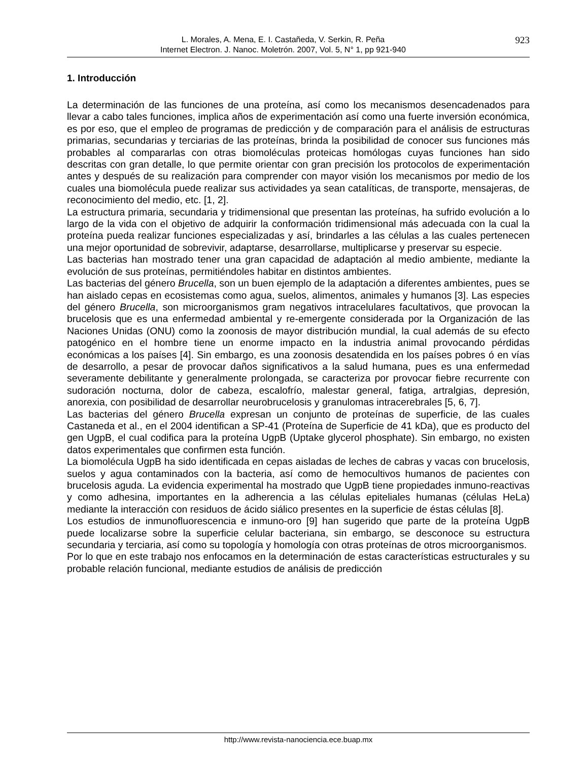L. Morales, A. Mena, E. I. Castañeda, V. Serkin, R. Peña
Internet Electron. J. Nanoc. Moletrón. 2007, Vol. 5, N° 1, pp 921-940
923
1. Introducción
La determinación de las funciones de una proteína, así como los mecanismos desencadenados para llevar a cabo tales funciones, implica años de experimentación así como una fuerte inversión económica, es por eso, que el empleo de programas de predicción y de comparación para el análisis de estructuras primarias, secundarias y terciarias de las proteínas, brinda la posibilidad de conocer sus funciones más probables al compararlas con otras biomoléculas proteicas homólogas cuyas funciones han sido descritas con gran detalle, lo que permite orientar con gran precisión los protocolos de experimentación antes y después de su realización para comprender con mayor visión los mecanismos por medio de los cuales una biomolécula puede realizar sus actividades ya sean catalíticas, de transporte, mensajeras, de reconocimiento del medio, etc. [1, 2].
La estructura primaria, secundaria y tridimensional que presentan las proteínas, ha sufrido evolución a lo largo de la vida con el objetivo de adquirir la conformación tridimensional más adecuada con la cual la proteína pueda realizar funciones especializadas y así, brindarles a las células a las cuales pertenecen una mejor oportunidad de sobrevivir, adaptarse, desarrollarse, multiplicarse y preservar su especie.
Las bacterias han mostrado tener una gran capacidad de adaptación al medio ambiente, mediante la evolución de sus proteínas, permitiéndoles habitar en distintos ambientes.
Las bacterias del género Brucella, son un buen ejemplo de la adaptación a diferentes ambientes, pues se han aislado cepas en ecosistemas como agua, suelos, alimentos, animales y humanos [3]. Las especies del género Brucella, son microorganismos gram negativos intracelulares facultativos, que provocan la brucelosis que es una enfermedad ambiental y re-emergente considerada por la Organización de las Naciones Unidas (ONU) como la zoonosis de mayor distribución mundial, la cual además de su efecto patogénico en el hombre tiene un enorme impacto en la industria animal provocando pérdidas económicas a los países [4]. Sin embargo, es una zoonosis desatendida en los países pobres ó en vías de desarrollo, a pesar de provocar daños significativos a la salud humana, pues es una enfermedad severamente debilitante y generalmente prolongada, se caracteriza por provocar fiebre recurrente con sudoración nocturna, dolor de cabeza, escalofrío, malestar general, fatiga, artralgias, depresión, anorexia, con posibilidad de desarrollar neurobrucelosis y granulomas intracerebrales [5, 6, 7].
Las bacterias del género Brucella expresan un conjunto de proteínas de superficie, de las cuales Castaneda et al., en el 2004 identifican a SP-41 (Proteína de Superficie de 41 kDa), que es producto del gen UgpB, el cual codifica para la proteína UgpB (Uptake glycerol phosphate). Sin embargo, no existen datos experimentales que confirmen esta función.
La biomolécula UgpB ha sido identificada en cepas aisladas de leches de cabras y vacas con brucelosis, suelos y agua contaminados con la bacteria, así como de hemocultivos humanos de pacientes con brucelosis aguda. La evidencia experimental ha mostrado que UgpB tiene propiedades inmuno-reactivas y como adhesina, importantes en la adherencia a las células epiteliales humanas (células HeLa) mediante la interacción con residuos de ácido siálico presentes en la superficie de éstas células [8].
Los estudios de inmunofluorescencia e inmuno-oro [9] han sugerido que parte de la proteína UgpB puede localizarse sobre la superficie celular bacteriana, sin embargo, se desconoce su estructura secundaria y terciaria, así como su topología y homología con otras proteínas de otros microorganismos.
Por lo que en este trabajo nos enfocamos en la determinación de estas características estructurales y su probable relación funcional, mediante estudios de análisis de predicción
http://www.revista-nanociencia.ece.buap.mx